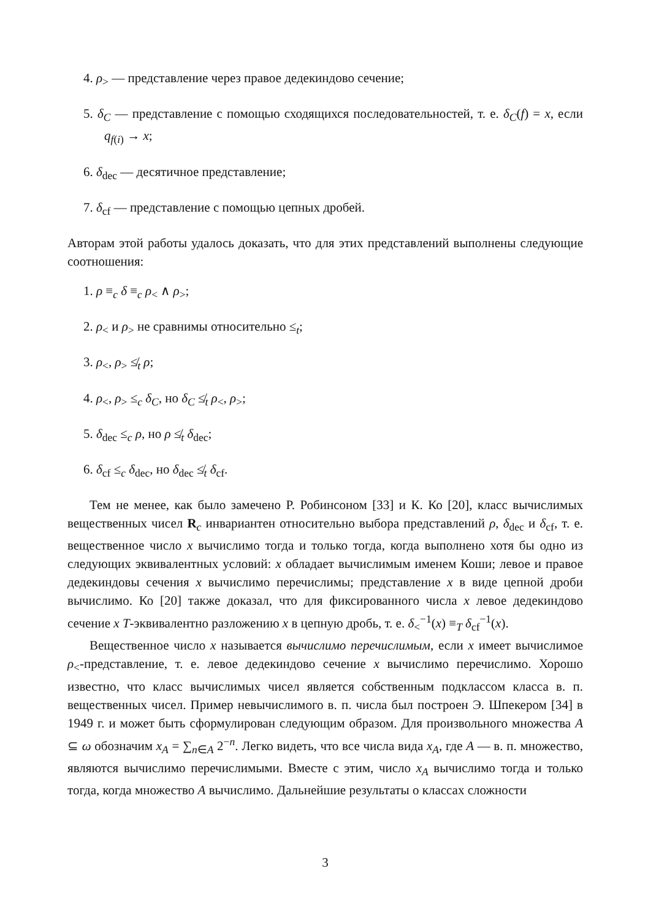4. ρ<sub>></sub> — представление через правое дедекиндово сечение;
5. δ<sub>C</sub> — представление с помощью сходящихся последовательностей, т. е. δ<sub>C</sub>(f) = x, если q<sub>f(i)</sub> → x;
6. δ<sub>dec</sub> — десятичное представление;
7. δ<sub>cf</sub> — представление с помощью цепных дробей.
Авторам этой работы удалось доказать, что для этих представлений выполнены следующие соотношения:
1. ρ ≡<sub>c</sub> δ ≡<sub>c</sub> ρ<sub><</sub> ∧ ρ<sub>></sub>;
2. ρ<sub><</sub> и ρ<sub>></sub> не сравнимы относительно ≤<sub>t</sub>;
3. ρ<sub><</sub>, ρ<sub>></sub> ≰<sub>t</sub> ρ;
4. ρ<sub><</sub>, ρ<sub>></sub> ≤<sub>c</sub> δ<sub>C</sub>, но δ<sub>C</sub> ≰<sub>t</sub> ρ<sub><</sub>, ρ<sub>></sub>;
5. δ<sub>dec</sub> ≤<sub>c</sub> ρ, но ρ ≰<sub>t</sub> δ<sub>dec</sub>;
6. δ<sub>cf</sub> ≤<sub>c</sub> δ<sub>dec</sub>, но δ<sub>dec</sub> ≰<sub>t</sub> δ<sub>cf</sub>.
Тем не менее, как было замечено Р. Робинсоном [33] и К. Ко [20], класс вычислимых вещественных чисел R<sub>c</sub> инвариантен относительно выбора представлений ρ, δ<sub>dec</sub> и δ<sub>cf</sub>, т. е. вещественное число x вычислимо тогда и только тогда, когда выполнено хотя бы одно из следующих эквивалентных условий: x обладает вычислимым именем Коши; левое и правое дедекиндовы сечения x вычислимо перечислимы; представление x в виде цепной дроби вычислимо. Ко [20] также доказал, что для фиксированного числа x левое дедекиндово сечение x T-эквивалентно разложению x в цепную дробь, т. е. δ<sub><</sub><sup>−1</sup>(x) ≡<sub>T</sub> δ<sub>cf</sub><sup>−1</sup>(x).
Вещественное число x называется вычислимо перечислимым, если x имеет вычислимое ρ<sub><</sub>-представление, т. е. левое дедекиндово сечение x вычислимо перечислимо. Хорошо известно, что класс вычислимых чисел является собственным подклассом класса в. п. вещественных чисел. Пример невычислимого в. п. числа был построен Э. Шпекером [34] в 1949 г. и может быть сформулирован следующим образом. Для произвольного множества A ⊆ ω обозначим x<sub>A</sub> = ∑<sub>n∈A</sub> 2<sup>−n</sup>. Легко видеть, что все числа вида x<sub>A</sub>, где A — в. п. множество, являются вычислимо перечислимыми. Вместе с этим, число x<sub>A</sub> вычислимо тогда и только тогда, когда множество A вычислимо. Дальнейшие результаты о классах сложности
3